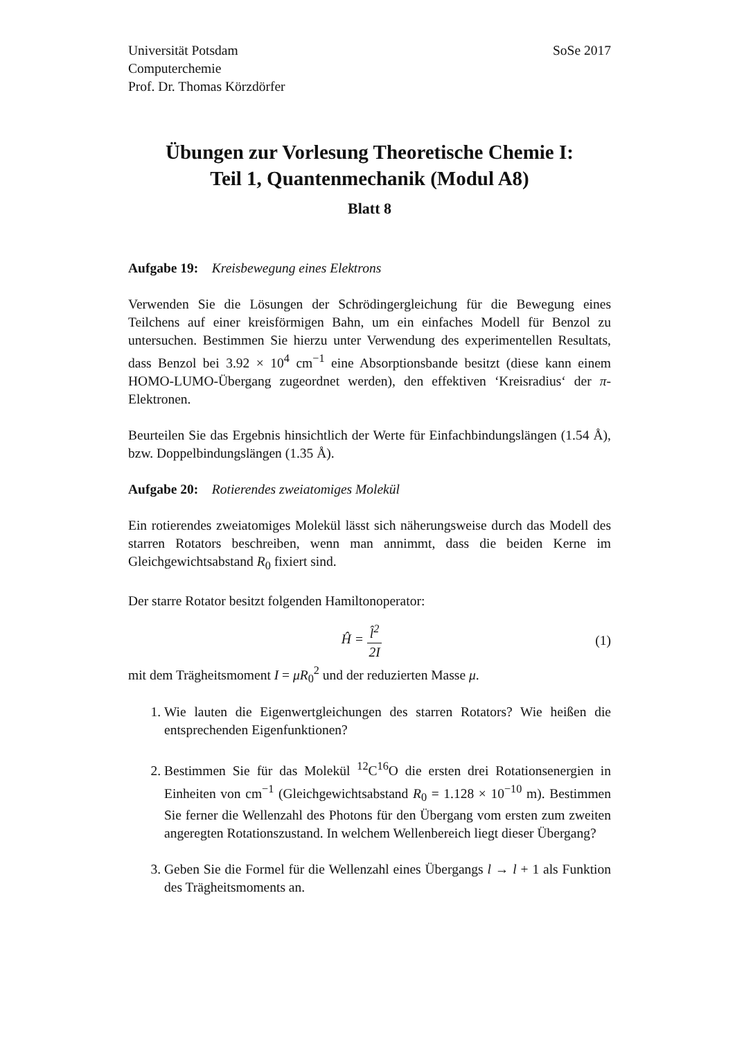Universität Potsdam
Computerchemie
Prof. Dr. Thomas Körzdörfer
SoSe 2017
Übungen zur Vorlesung Theoretische Chemie I:
Teil 1, Quantenmechanik (Modul A8)
Blatt 8
Aufgabe 19: Kreisbewegung eines Elektrons
Verwenden Sie die Lösungen der Schrödingergleichung für die Bewegung eines Teilchens auf einer kreisförmigen Bahn, um ein einfaches Modell für Benzol zu untersuchen. Bestimmen Sie hierzu unter Verwendung des experimentellen Resultats, dass Benzol bei 3.92 × 10<sup>4</sup> cm<sup>−1</sup> eine Absorptionsbande besitzt (diese kann einem HOMO-LUMO-Übergang zugeordnet werden), den effektiven ‘Kreisradius‘ der π-Elektronen.
Beurteilen Sie das Ergebnis hinsichtlich der Werte für Einfachbindungslängen (1.54 Å), bzw. Doppelbindungslängen (1.35 Å).
Aufgabe 20: Rotierendes zweiatomiges Molekül
Ein rotierendes zweiatomiges Molekül lässt sich näherungsweise durch das Modell des starren Rotators beschreiben, wenn man annimmt, dass die beiden Kerne im Gleichgewichtsabstand R<sub>0</sub> fixiert sind.
Der starre Rotator besitzt folgenden Hamiltonoperator:
Ĥ = l̂<sup>2</sup> 2I (1)
mit dem Trägheitsmoment I = μR<sub>0</sub><sup>2</sup> und der reduzierten Masse μ.
1. Wie lauten die Eigenwertgleichungen des starren Rotators? Wie heißen die entsprechenden Eigenfunktionen?
2. Bestimmen Sie für das Molekül <sup>12</sup>C<sup>16</sup>O die ersten drei Rotationsenergien in Einheiten von cm<sup>−1</sup> (Gleichgewichtsabstand R<sub>0</sub> = 1.128 × 10<sup>−10</sup> m). Bestimmen Sie ferner die Wellenzahl des Photons für den Übergang vom ersten zum zweiten angeregten Rotationszustand. In welchem Wellenbereich liegt dieser Übergang?
3. Geben Sie die Formel für die Wellenzahl eines Übergangs l → l + 1 als Funktion des Trägheitsmoments an.